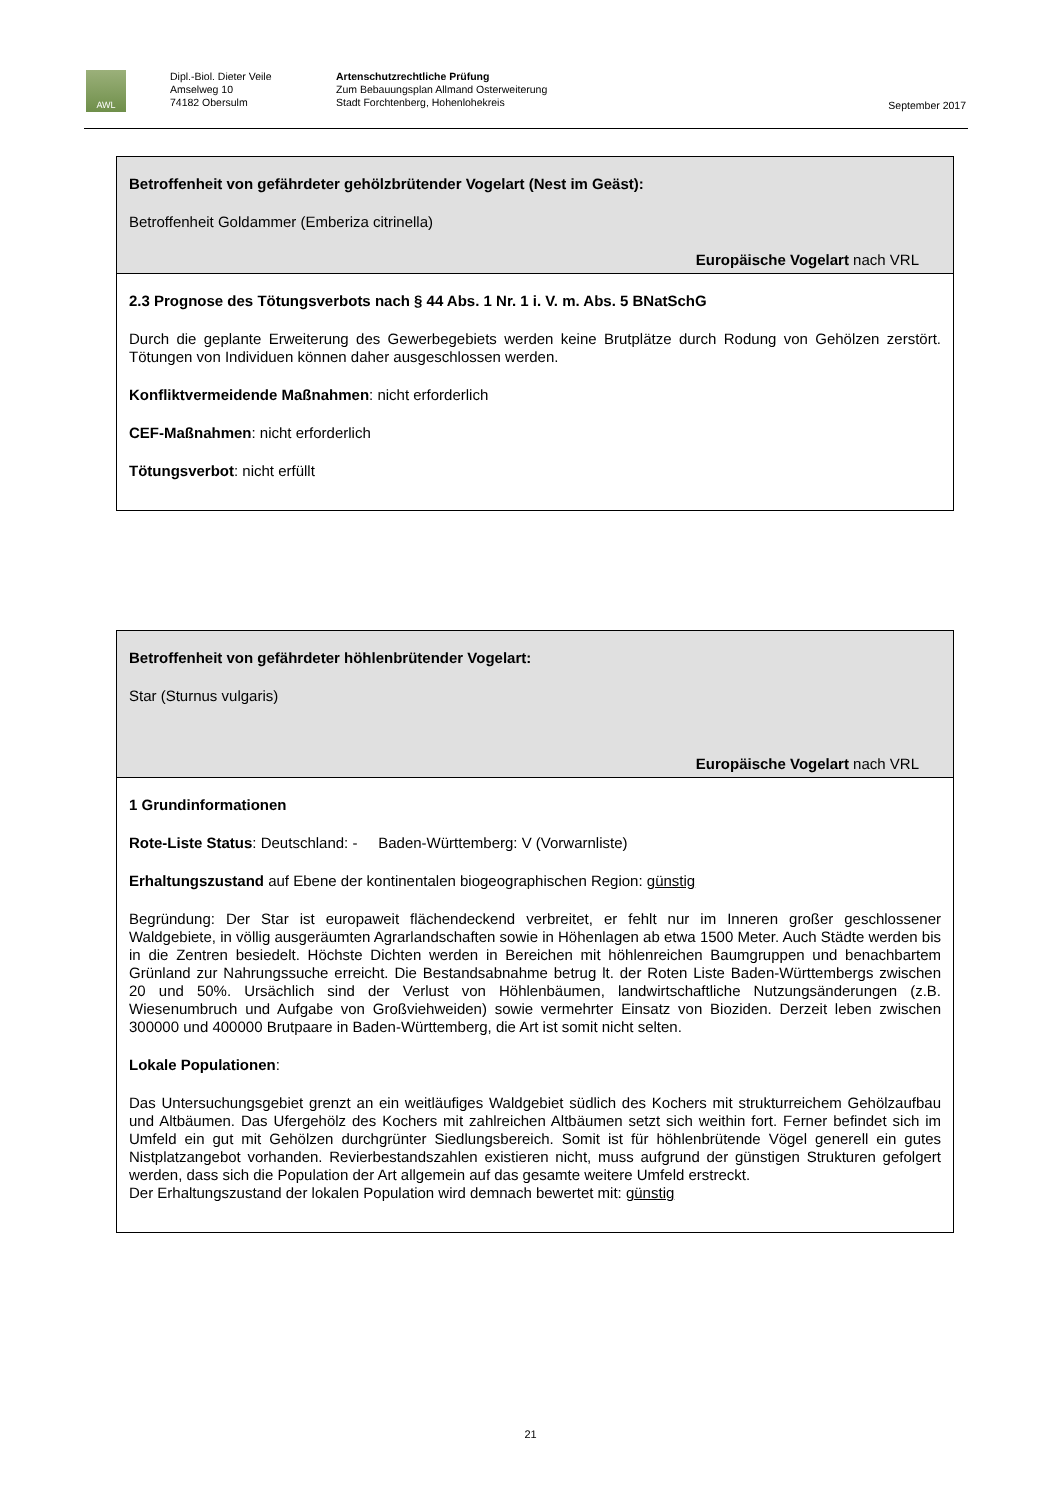AWL
Dipl.-Biol. Dieter Veile
Amselweg 10
74182 Obersulm
Artenschutzrechtliche Prüfung
Zum Bebauungsplan Allmand Osterweiterung
Stadt Forchtenberg, Hohenlohekreis
September 2017
Betroffenheit von gefährdeter gehölzbrütender Vogelart (Nest im Geäst):
Betroffenheit Goldammer (Emberiza citrinella)
Europäische Vogelart nach VRL
2.3 Prognose des Tötungsverbots nach § 44 Abs. 1 Nr. 1 i. V. m. Abs. 5 BNatSchG
Durch die geplante Erweiterung des Gewerbegebiets werden keine Brutplätze durch Rodung von Gehölzen zerstört. Tötungen von Individuen können daher ausgeschlossen werden.
Konfliktvermeidende Maßnahmen: nicht erforderlich
CEF-Maßnahmen: nicht erforderlich
Tötungsverbot: nicht erfüllt
Betroffenheit von gefährdeter höhlenbrütender Vogelart:
Star (Sturnus vulgaris)
Europäische Vogelart nach VRL
1 Grundinformationen
Rote-Liste Status: Deutschland: - Baden-Württemberg: V (Vorwarnliste)
Erhaltungszustand auf Ebene der kontinentalen biogeographischen Region: günstig
Begründung: Der Star ist europaweit flächendeckend verbreitet, er fehlt nur im Inneren großer geschlossener Waldgebiete, in völlig ausgeräumten Agrarlandschaften sowie in Höhenlagen ab etwa 1500 Meter. Auch Städte werden bis in die Zentren besiedelt. Höchste Dichten werden in Bereichen mit höhlenreichen Baumgruppen und benachbartem Grünland zur Nahrungssuche erreicht. Die Bestandsabnahme betrug lt. der Roten Liste Baden-Württembergs zwischen 20 und 50%. Ursächlich sind der Verlust von Höhlenbäumen, landwirtschaftliche Nutzungsänderungen (z.B. Wiesenumbruch und Aufgabe von Großviehweiden) sowie vermehrter Einsatz von Bioziden. Derzeit leben zwischen 300000 und 400000 Brutpaare in Baden-Württemberg, die Art ist somit nicht selten.
Lokale Populationen:
Das Untersuchungsgebiet grenzt an ein weitläufiges Waldgebiet südlich des Kochers mit strukturreichem Gehölzaufbau und Altbäumen. Das Ufergehölz des Kochers mit zahlreichen Altbäumen setzt sich weithin fort. Ferner befindet sich im Umfeld ein gut mit Gehölzen durchgrünter Siedlungsbereich. Somit ist für höhlenbrütende Vögel generell ein gutes Nistplatzangebot vorhanden. Revierbestandszahlen existieren nicht, muss aufgrund der günstigen Strukturen gefolgert werden, dass sich die Population der Art allgemein auf das gesamte weitere Umfeld erstreckt.
Der Erhaltungszustand der lokalen Population wird demnach bewertet mit: günstig
21